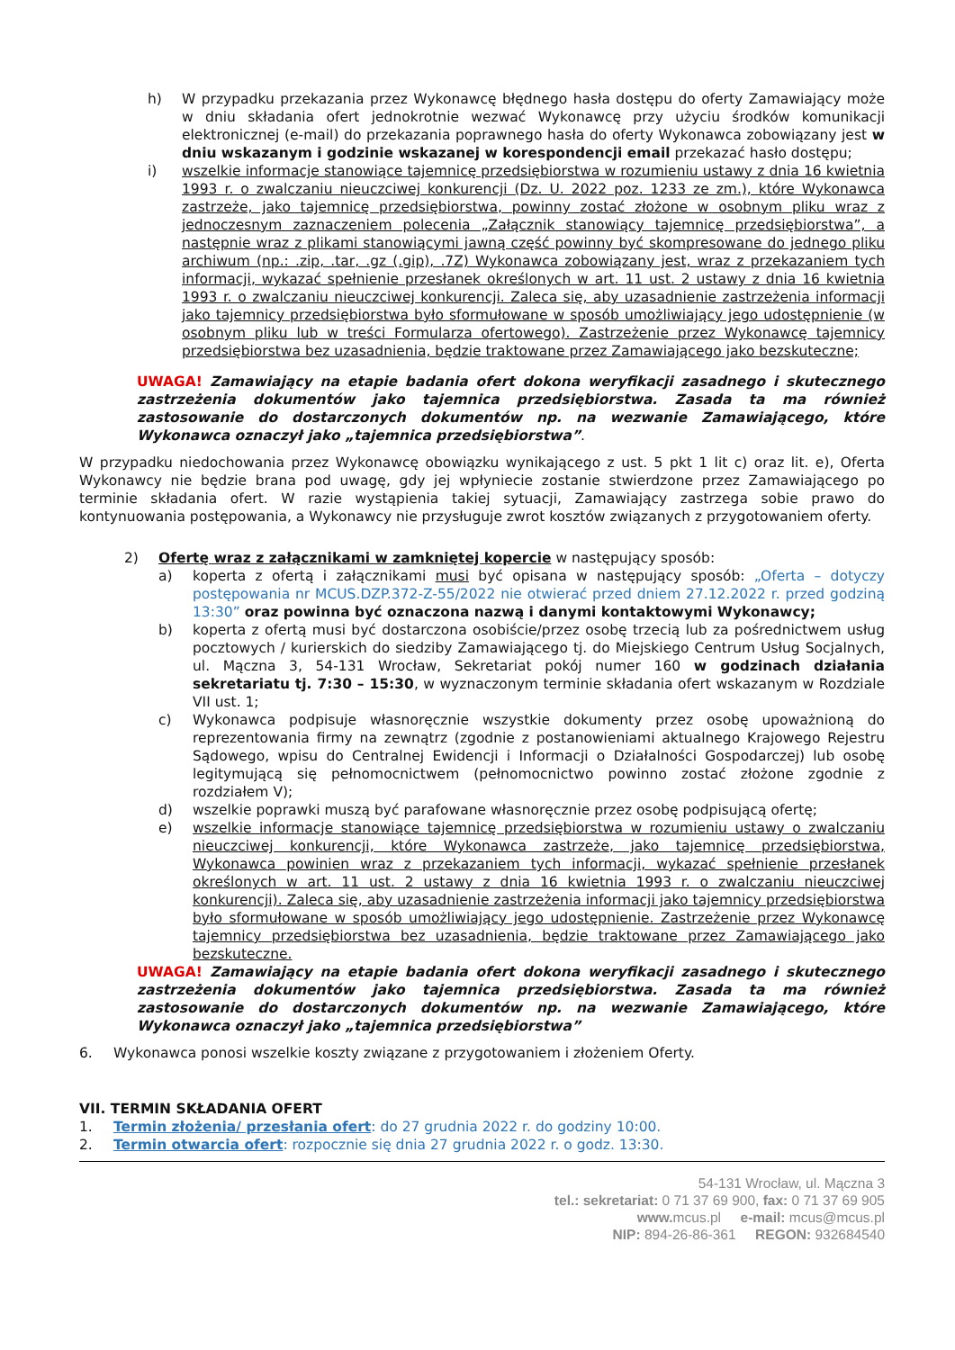h) W przypadku przekazania przez Wykonawcę błędnego hasła dostępu do oferty Zamawiający może w dniu składania ofert jednokrotnie wezwać Wykonawcę przy użyciu środków komunikacji elektronicznej (e-mail) do przekazania poprawnego hasła do oferty Wykonawca zobowiązany jest w dniu wskazanym i godzinie wskazanej w korespondencji email przekazać hasło dostępu;
i) wszelkie informacje stanowiące tajemnicę przedsiębiorstwa w rozumieniu ustawy z dnia 16 kwietnia 1993 r. o zwalczaniu nieuczciwej konkurencji (Dz. U. 2022 poz. 1233 ze zm.), które Wykonawca zastrzeże, jako tajemnicę przedsiębiorstwa, powinny zostać złożone w osobnym pliku wraz z jednoczesnym zaznaczeniem polecenia „Załącznik stanowiący tajemnicę przedsiębiorstwa”, a następnie wraz z plikami stanowiącymi jawną część powinny być skompresowane do jednego pliku archiwum (np.: .zip, .tar, .gz (.gip), .7Z) Wykonawca zobowiązany jest, wraz z przekazaniem tych informacji, wykazać spełnienie przesłanek określonych w art. 11 ust. 2 ustawy z dnia 16 kwietnia 1993 r. o zwalczaniu nieuczciwej konkurencji. Zaleca się, aby uzasadnienie zastrzeżenia informacji jako tajemnicy przedsiębiorstwa było sformułowane w sposób umożliwiający jego udostępnienie (w osobnym pliku lub w treści Formularza ofertowego). Zastrzeżenie przez Wykonawcę tajemnicy przedsiębiorstwa bez uzasadnienia, będzie traktowane przez Zamawiającego jako bezskuteczne;
UWAGA! Zamawiający na etapie badania ofert dokona weryfikacji zasadnego i skutecznego zastrzeżenia dokumentów jako tajemnica przedsiębiorstwa. Zasada ta ma również zastosowanie do dostarczonych dokumentów np. na wezwanie Zamawiającego, które Wykonawca oznaczył jako „tajemnica przedsiębiorstwa”.
W przypadku niedochowania przez Wykonawcę obowiązku wynikającego z ust. 5 pkt 1 lit c) oraz lit. e), Oferta Wykonawcy nie będzie brana pod uwagę, gdy jej wpłyniecie zostanie stwierdzone przez Zamawiającego po terminie składania ofert. W razie wystąpienia takiej sytuacji, Zamawiający zastrzega sobie prawo do kontynuowania postępowania, a Wykonawcy nie przysługuje zwrot kosztów związanych z przygotowaniem oferty.
2) Ofertę wraz z załącznikami w zamkniętej kopercie w następujący sposób:
a) koperta z ofertą i załącznikami musi być opisana w następujący sposób: „Oferta – dotyczy postępowania nr MCUS.DZP.372-Z-55/2022 nie otwierać przed dniem 27.12.2022 r. przed godziną 13:30” oraz powinna być oznaczona nazwą i danymi kontaktowymi Wykonawcy;
b) koperta z ofertą musi być dostarczona osobiście/przez osobę trzecią lub za pośrednictwem usług pocztowych / kurierskich do siedziby Zamawiającego tj. do Miejskiego Centrum Usług Socjalnych, ul. Mączna 3, 54-131 Wrocław, Sekretariat pokój numer 160 w godzinach działania sekretariatu tj. 7:30 – 15:30, w wyznaczonym terminie składania ofert wskazanym w Rozdziale VII ust. 1;
c) Wykonawca podpisuje własnoręcznie wszystkie dokumenty przez osobę upoważnioną do reprezentowania firmy na zewnątrz (zgodnie z postanowieniami aktualnego Krajowego Rejestru Sądowego, wpisu do Centralnej Ewidencji i Informacji o Działalności Gospodarczej) lub osobę legitymującą się pełnomocnictwem (pełnomocnictwo powinno zostać złożone zgodnie z rozdziałem V);
d) wszelkie poprawki muszą być parafowane własnoręcznie przez osobę podpisującą ofertę;
e) wszelkie informacje stanowiące tajemnicę przedsiębiorstwa w rozumieniu ustawy o zwalczaniu nieuczciwej konkurencji, które Wykonawca zastrzeże, jako tajemnicę przedsiębiorstwa, Wykonawca powinien wraz z przekazaniem tych informacji, wykazać spełnienie przesłanek określonych w art. 11 ust. 2 ustawy z dnia 16 kwietnia 1993 r. o zwalczaniu nieuczciwej konkurencji). Zaleca się, aby uzasadnienie zastrzeżenia informacji jako tajemnicy przedsiębiorstwa było sformułowane w sposób umożliwiający jego udostępnienie. Zastrzeżenie przez Wykonawcę tajemnicy przedsiębiorstwa bez uzasadnienia, będzie traktowane przez Zamawiającego jako bezskuteczne.
UWAGA! Zamawiający na etapie badania ofert dokona weryfikacji zasadnego i skutecznego zastrzeżenia dokumentów jako tajemnica przedsiębiorstwa. Zasada ta ma również zastosowanie do dostarczonych dokumentów np. na wezwanie Zamawiającego, które Wykonawca oznaczył jako „tajemnica przedsiębiorstwa”
6. Wykonawca ponosi wszelkie koszty związane z przygotowaniem i złożeniem Oferty.
VII. TERMIN SKŁADANIA OFERT
1. Termin złożenia/ przesłania ofert: do 27 grudnia 2022 r. do godziny 10:00.
2. Termin otwarcia ofert: rozpocznie się dnia 27 grudnia 2022 r. o godz. 13:30.
54-131 Wrocław, ul. Mączna 3
tel.: sekretariat: 0 71 37 69 900, fax: 0 71 37 69 905
www. mcus.pl e-mail: mcus@mcus.pl
NIP: 894-26-86-361 REGON: 932684540